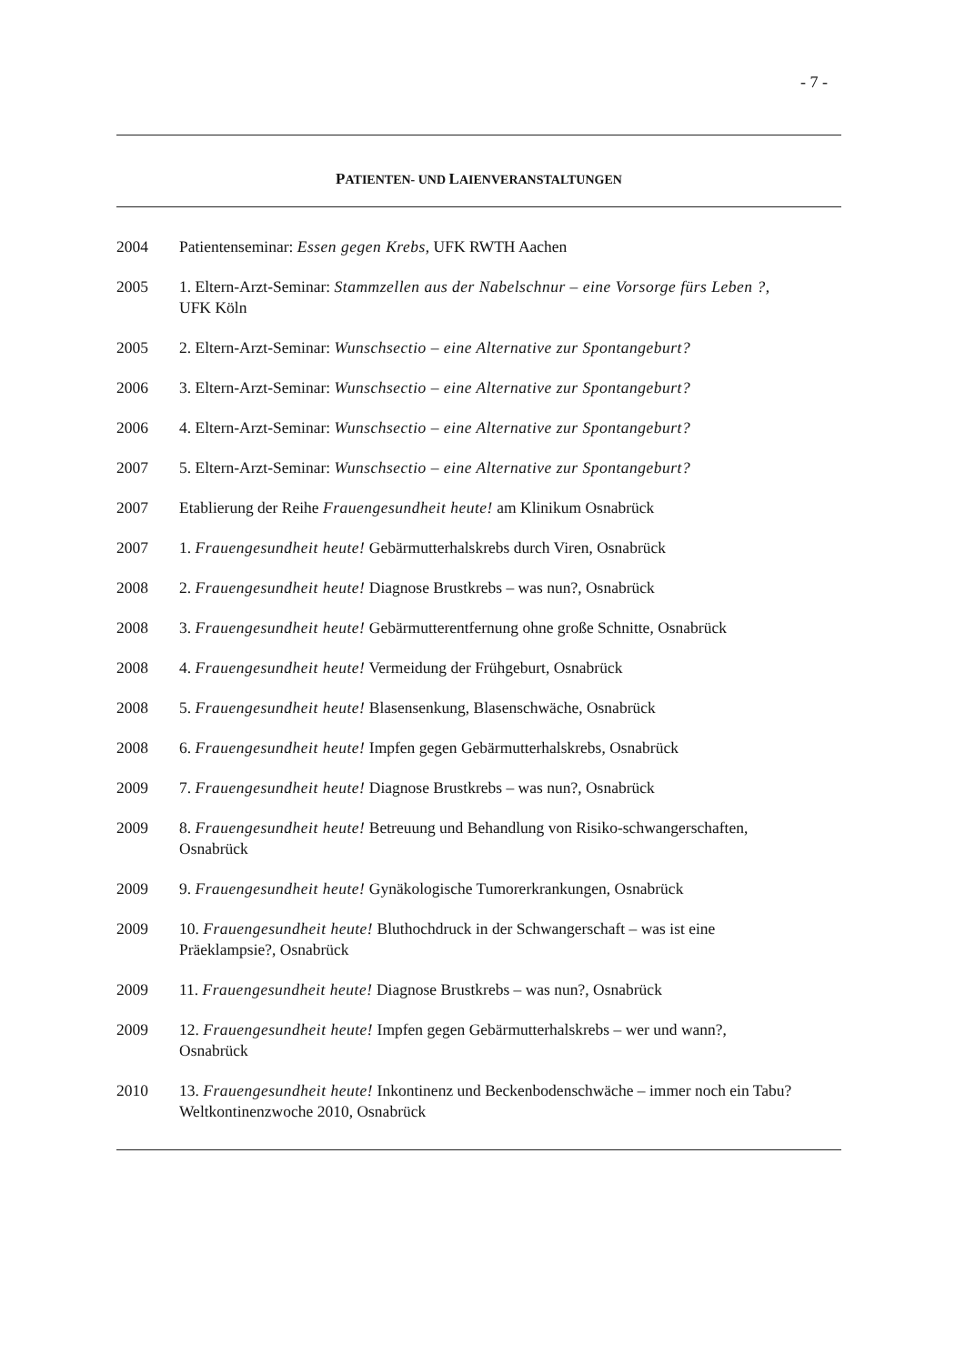- 7 -
PATIENTEN- UND LAIENVERANSTALTUNGEN
2004 Patientenseminar: Essen gegen Krebs, UFK RWTH Aachen
2005 1. Eltern-Arzt-Seminar: Stammzellen aus der Nabelschnur – eine Vorsorge fürs Leben ?, UFK Köln
2005 2. Eltern-Arzt-Seminar: Wunschsectio – eine Alternative zur Spontangeburt?
2006 3. Eltern-Arzt-Seminar: Wunschsectio – eine Alternative zur Spontangeburt?
2006 4. Eltern-Arzt-Seminar: Wunschsectio – eine Alternative zur Spontangeburt?
2007 5. Eltern-Arzt-Seminar: Wunschsectio – eine Alternative zur Spontangeburt?
2007 Etablierung der Reihe Frauengesundheit heute! am Klinikum Osnabrück
2007 1. Frauengesundheit heute! Gebärmutterhalskrebs durch Viren, Osnabrück
2008 2. Frauengesundheit heute! Diagnose Brustkrebs – was nun?, Osnabrück
2008 3. Frauengesundheit heute! Gebärmutterentfernung ohne große Schnitte, Osnabrück
2008 4. Frauengesundheit heute! Vermeidung der Frühgeburt, Osnabrück
2008 5. Frauengesundheit heute! Blasensenkung, Blasenschwäche, Osnabrück
2008 6. Frauengesundheit heute! Impfen gegen Gebärmutterhalskrebs, Osnabrück
2009 7. Frauengesundheit heute! Diagnose Brustkrebs – was nun?, Osnabrück
2009 8. Frauengesundheit heute! Betreuung und Behandlung von Risiko-schwangerschaften, Osnabrück
2009 9. Frauengesundheit heute! Gynäkologische Tumorerkrankungen, Osnabrück
2009 10. Frauengesundheit heute! Bluthochdruck in der Schwangerschaft – was ist eine Präeklampsie?, Osnabrück
2009 11. Frauengesundheit heute! Diagnose Brustkrebs – was nun?, Osnabrück
2009 12. Frauengesundheit heute! Impfen gegen Gebärmutterhalskrebs – wer und wann?, Osnabrück
2010 13. Frauengesundheit heute! Inkontinenz und Beckenbodenschwäche – immer noch ein Tabu? Weltkontinenzwoche 2010, Osnabrück